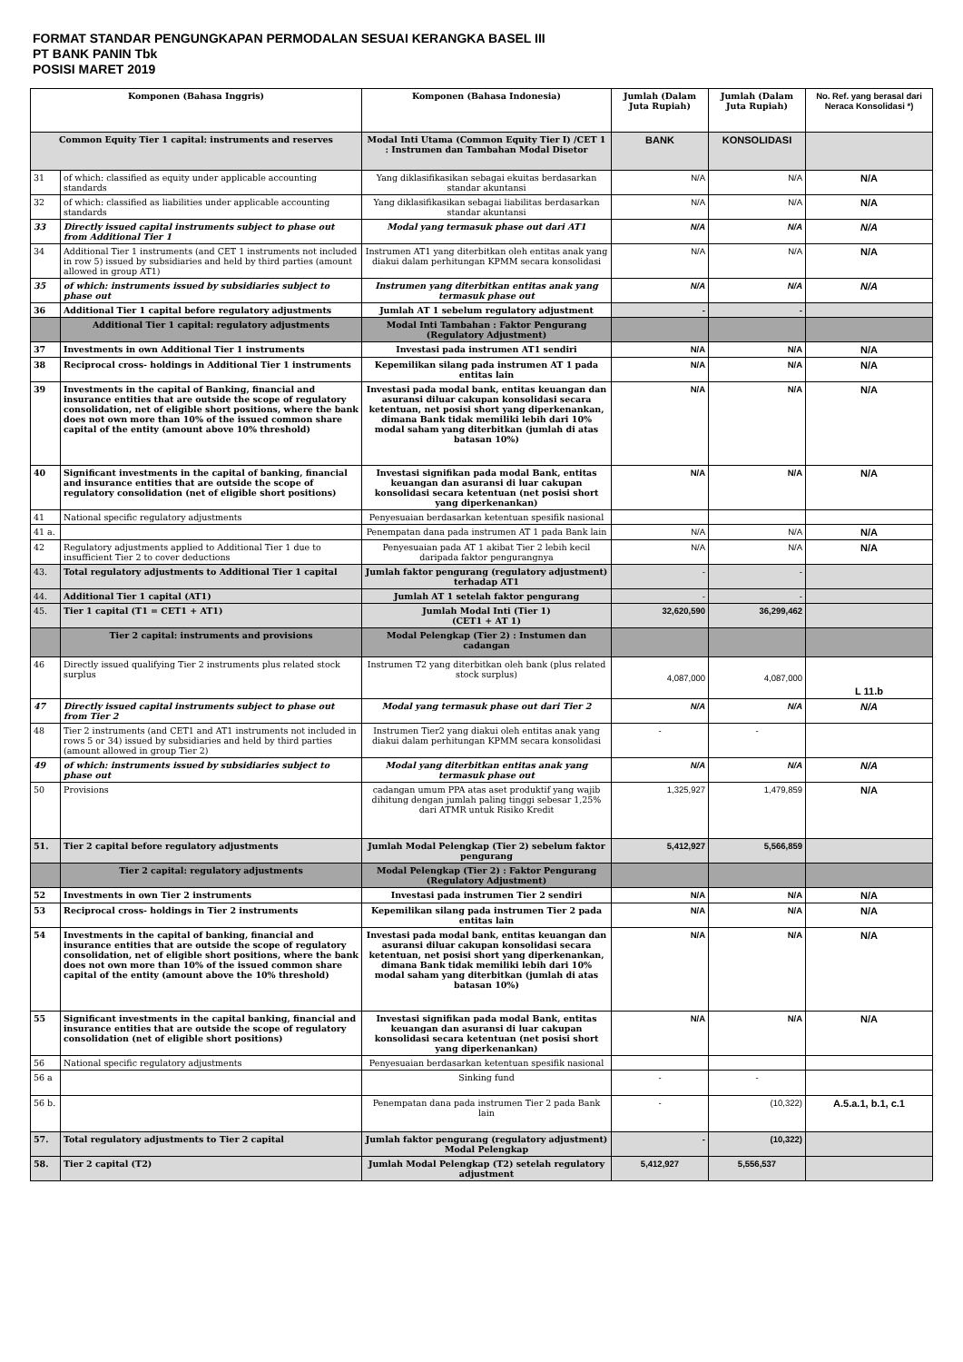FORMAT STANDAR PENGUNGKAPAN PERMODALAN SESUAI KERANGKA BASEL III
PT BANK PANIN Tbk
POSISI MARET 2019
| Komponen (Bahasa Inggris) | | Komponen (Bahasa Indonesia) | Jumlah (Dalam Juta Rupiah) | Jumlah (Dalam Juta Rupiah) | No. Ref. yang berasal dari Neraca Konsolidasi *) |
| --- | --- | --- | --- | --- | --- |
| Common Equity Tier 1 capital: instruments and reserves | | Modal Inti Utama (Common Equity Tier I) /CET 1 : Instrumen dan Tambahan Modal Disetor | BANK | KONSOLIDASI | |
| 31 | of which: classified as equity under applicable accounting standards | Yang diklasifikasikan sebagai ekuitas berdasarkan standar akuntansi | N/A | N/A | N/A |
| 32 | of which: classified as liabilities under applicable accounting standards | Yang diklasifikasikan sebagai liabilitas berdasarkan standar akuntansi | N/A | N/A | N/A |
| 33 | Directly issued capital instruments subject to phase out from Additional Tier 1 | Modal yang termasuk phase out dari AT1 | N/A | N/A | N/A |
| 34 | Additional Tier 1 instruments (and CET 1 instruments not included in row 5) issued by subsidiaries and held by third parties (amount allowed in group AT1) | Instrumen AT1 yang diterbitkan oleh entitas anak yang diakui dalam perhitungan KPMM secara konsolidasi | N/A | N/A | N/A |
| 35 | of which: instruments issued by subsidiaries subject to phase out | Instrumen yang diterbitkan entitas anak yang termasuk phase out | N/A | N/A | N/A |
| 36 | Additional Tier 1 capital before regulatory adjustments | Jumlah AT 1 sebelum regulatory adjustment | - | - | |
| | Additional Tier 1 capital: regulatory adjustments | Modal Inti Tambahan : Faktor Pengurang (Regulatory Adjustment) | | | |
| 37 | Investments in own Additional Tier 1 instruments | Investasi pada instrumen AT1 sendiri | N/A | N/A | N/A |
| 38 | Reciprocal cross- holdings in Additional Tier 1 instruments | Kepemilikan silang pada instrumen AT 1 pada entitas lain | N/A | N/A | N/A |
| 39 | Investments in the capital of Banking, financial and insurance entities that are outside the scope of regulatory consolidation, net of eligible short positions, where the bank does not own more than 10% of the issued common share capital of the entity (amount above 10% threshold) | Investasi pada modal bank, entitas keuangan dan asuransi diluar cakupan konsolidasi secara ketentuan, net posisi short yang diperkenankan, dimana Bank tidak memiliki lebih dari 10% modal saham yang diterbitkan (jumlah di atas batasan 10%) | N/A | N/A | N/A |
| 40 | Significant investments in the capital of banking, financial and insurance entities that are outside the scope of regulatory consolidation (net of eligible short positions) | Investasi signifikan pada modal Bank, entitas keuangan dan asuransi di luar cakupan konsolidasi secara ketentuan (net posisi short yang diperkenankan) | N/A | N/A | N/A |
| 41 | National specific regulatory adjustments | Penyesuaian berdasarkan ketentuan spesifik nasional | | | |
| 41 a. | | Penempatan dana pada instrumen AT 1 pada Bank lain | N/A | N/A | N/A |
| 42 | Regulatory adjustments applied to Additional Tier 1 due to insufficient Tier 2 to cover deductions | Penyesuaian pada AT 1 akibat Tier 2 lebih kecil daripada faktor pengurangnya | N/A | N/A | N/A |
| 43. | Total regulatory adjustments to Additional Tier 1 capital | Jumlah faktor pengurang (regulatory adjustment) terhadap AT1 | - | - | |
| 44. | Additional Tier 1 capital (AT1) | Jumlah AT 1 setelah faktor pengurang | - | - | |
| 45. | Tier 1 capital (T1 = CET1 + AT1) | Jumlah Modal Inti (Tier 1) (CET1 + AT 1) | 32,620,590 | 36,299,462 | |
| | Tier 2 capital: instruments and provisions | Modal Pelengkap (Tier 2) : Instumen dan cadangan | | | |
| 46 | Directly issued qualifying Tier 2 instruments plus related stock surplus | Instrumen T2 yang diterbitkan oleh bank (plus related stock surplus) | 4,087,000 | 4,087,000 | L 11.b |
| 47 | Directly issued capital instruments subject to phase out from Tier 2 | Modal yang termasuk phase out dari Tier 2 | N/A | N/A | N/A |
| 48 | Tier 2 instruments (and CET1 and AT1 instruments not included in rows 5 or 34) issued by subsidiaries and held by third parties (amount allowed in group Tier 2) | Instrumen Tier2 yang diakui oleh entitas anak yang diakui dalam perhitungan KPMM secara konsolidasi | - | - | |
| 49 | of which: instruments issued by subsidiaries subject to phase out | Modal yang diterbitkan entitas anak yang termasuk phase out | N/A | N/A | N/A |
| 50 | Provisions | cadangan umum PPA atas aset produktif yang wajib dihitung dengan jumlah paling tinggi sebesar 1,25% dari ATMR untuk Risiko Kredit | 1,325,927 | 1,479,859 | N/A |
| 51. | Tier 2 capital before regulatory adjustments | Jumlah Modal Pelengkap (Tier 2) sebelum faktor pengurang | 5,412,927 | 5,566,859 | |
| | Tier 2 capital: regulatory adjustments | Modal Pelengkap (Tier 2) : Faktor Pengurang (Regulatory Adjustment) | | | |
| 52 | Investments in own Tier 2 instruments | Investasi pada instrumen Tier 2 sendiri | N/A | N/A | N/A |
| 53 | Reciprocal cross- holdings in Tier 2 instruments | Kepemilikan silang pada instrumen Tier 2 pada entitas lain | N/A | N/A | N/A |
| 54 | Investments in the capital of banking, financial and insurance entities that are outside the scope of regulatory consolidation, net of eligible short positions, where the bank does not own more than 10% of the issued common share capital of the entity (amount above the 10% threshold) | Investasi pada modal bank, entitas keuangan dan asuransi diluar cakupan konsolidasi secara ketentuan, net posisi short yang diperkenankan, dimana Bank tidak memiliki lebih dari 10% modal saham yang diterbitkan (jumlah di atas batasan 10%) | N/A | N/A | N/A |
| 55 | Significant investments in the capital banking, financial and insurance entities that are outside the scope of regulatory consolidation (net of eligible short positions) | Investasi signifikan pada modal Bank, entitas keuangan dan asuransi di luar cakupan konsolidasi secara ketentuan (net posisi short yang diperkenankan) | N/A | N/A | N/A |
| 56 | National specific regulatory adjustments | Penyesuaian berdasarkan ketentuan spesifik nasional | | | |
| 56 a | | Sinking fund | - | - | |
| 56 b. | | Penempatan dana pada instrumen Tier 2 pada Bank lain | - | (10,322) | A.5.a.1, b.1, c.1 |
| 57. | Total regulatory adjustments to Tier 2 capital | Jumlah faktor pengurang (regulatory adjustment) Modal Pelengkap | - | (10,322) | |
| 58. | Tier 2 capital (T2) | Jumlah Modal Pelengkap (T2) setelah regulatory adjustment | 5,412,927 | 5,556,537 | |